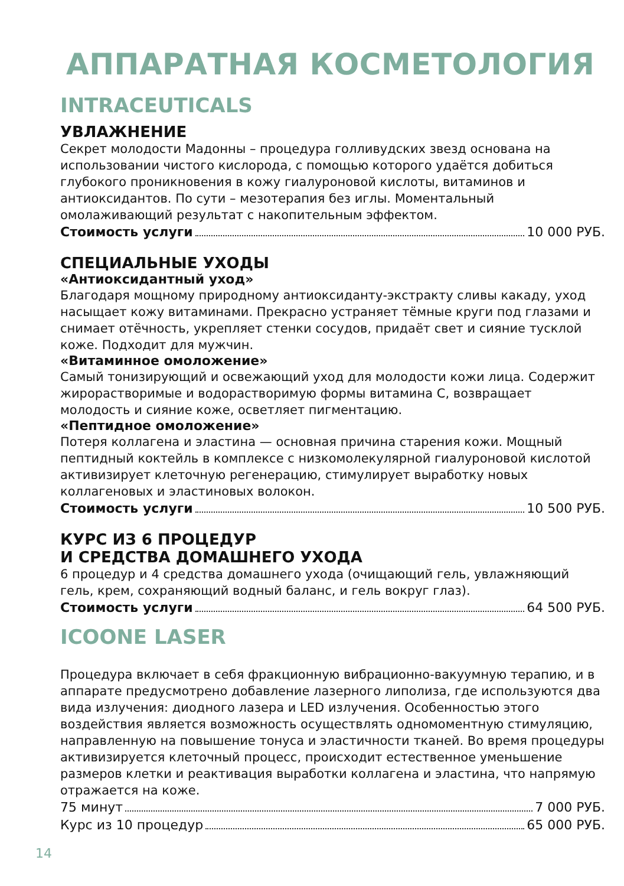АППАРАТНАЯ КОСМЕТОЛОГИЯ
INTRACEUTICALS
УВЛАЖНЕНИЕ
Секрет молодости Мадонны – процедура голливудских звезд основана на использовании чистого кислорода, с помощью которого удаётся добиться глубокого проникновения в кожу гиалуроновой кислоты, витаминов и антиоксидантов. По сути – мезотерапия без иглы. Моментальный омолаживающий результат с накопительным эффектом.
Стоимость услуги 10 000 РУБ.
СПЕЦИАЛЬНЫЕ УХОДЫ
«Антиоксидантный уход»
Благодаря мощному природному антиоксиданту-экстракту сливы какаду, уход насыщает кожу витаминами. Прекрасно устраняет тёмные круги под глазами и снимает отёчность, укрепляет стенки сосудов, придаёт свет и сияние тусклой коже. Подходит для мужчин.
«Витаминное омоложение»
Самый тонизирующий и освежающий уход для молодости кожи лица. Содержит жирорастворимые и водорастворимую формы витамина С, возвращает молодость и сияние коже, осветляет пигментацию.
«Пептидное омоложение»
Потеря коллагена и эластина — основная причина старения кожи. Мощный пептидный коктейль в комплексе с низкомолекулярной гиалуроновой кислотой активизирует клеточную регенерацию, стимулирует выработку новых коллагеновых и эластиновых волокон.
Стоимость услуги 10 500 РУБ.
КУРС ИЗ 6 ПРОЦЕДУР
И СРЕДСТВА ДОМАШНЕГО УХОДА
6 процедур и 4 средства домашнего ухода (очищающий гель, увлажняющий гель, крем, сохраняющий водный баланс, и гель вокруг глаз).
Стоимость услуги 64 500 РУБ.
ICOONE LASER
Процедура включает в себя фракционную вибрационно-вакуумную терапию, и в аппарате предусмотрено добавление лазерного липолиза, где используются два вида излучения: диодного лазера и LED излучения. Особенностью этого воздействия является возможность осуществлять одномоментную стимуляцию, направленную на повышение тонуса и эластичности тканей. Во время процедуры активизируется клеточный процесс, происходит естественное уменьшение размеров клетки и реактивация выработки коллагена и эластина, что напрямую отражается на коже.
75 минут 7 000 РУБ.
Курс из 10 процедур 65 000 РУБ.
14